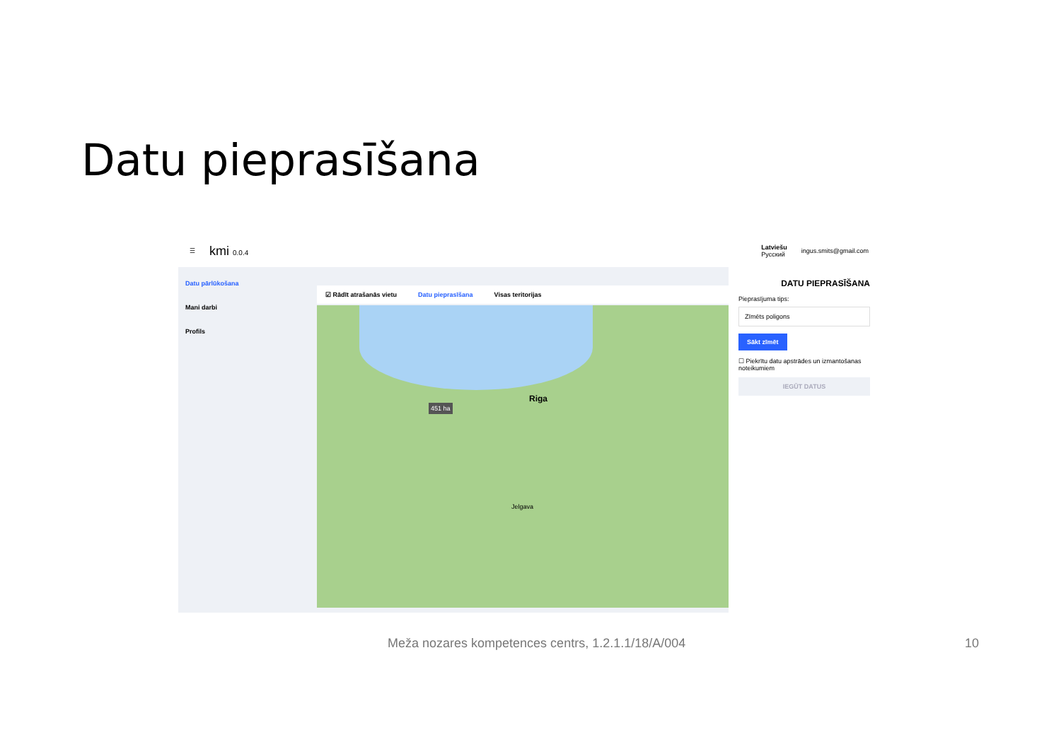Datu pieprasīšana
☰ kmi 0.0.4 Latviešu
Русский ingus.smits@gmail.com
Datu pārlūkošana
Mani darbi
Profils
☑ Rādīt atrašanās vietu Datu pieprasīšana Visas teritorijas
Riga
Jelgava
451 ha
DATU PIEPRASĪŠANA
Pieprasījuma tips:
Zīmēts poligons
Sākt zīmēt
☐ Piekrītu datu apstrādes un izmantošanas noteikumiem
IEGŪT DATUS
Meža nozares kompetences centrs, 1.2.1.1/18/A/004
10